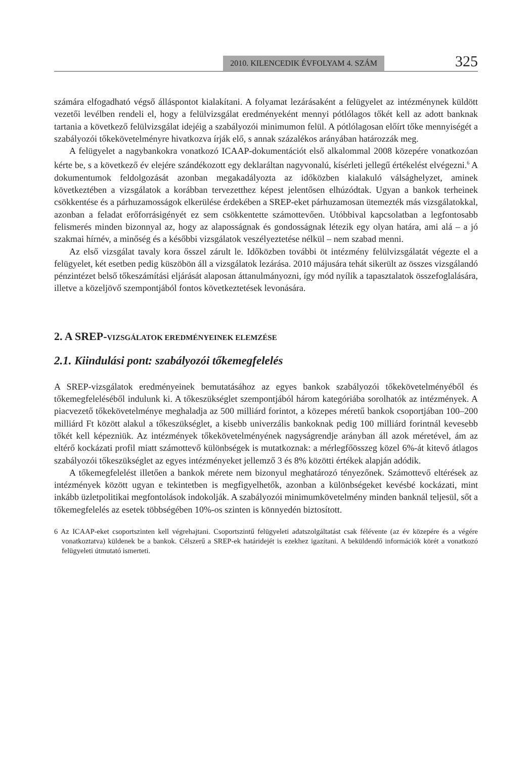2010. KILENCEDIK ÉVFOLYAM 4. SZÁM 325
számára elfogadható végső álláspontot kialakítani. A folyamat lezárásaként a felügyelet az intézménynek küldött vezetői levélben rendeli el, hogy a felülvizsgálat eredményeként mennyi pótlólagos tőkét kell az adott banknak tartania a következő felülvizsgálat idejéig a szabályozói minimumon felül. A pótlólagosan előírt tőke mennyiségét a szabályozói tőkekövetelményre hivatkozva írják elő, s annak százalékos arányában határozzák meg.
A felügyelet a nagybankokra vonatkozó ICAAP-dokumentációt első alkalommal 2008 közepére vonatkozóan kérte be, s a következő év elejére szándékozott egy deklaráltan nagyvonalú, kísérleti jellegű értékelést elvégezni.<sup>6</sup> A dokumentumok feldolgozását azonban megakadályozta az időközben kialakuló válsághelyzet, aminek következtében a vizsgálatok a korábban tervezetthez képest jelentősen elhúzódtak. Ugyan a bankok terheinek csökkentése és a párhuzamosságok elkerülése érdekében a SREP-eket párhuzamosan ütemezték más vizsgálatokkal, azonban a feladat erőforrásigényét ez sem csökkentette számottevően. Utóbbival kapcsolatban a legfontosabb felismerés minden bizonnyal az, hogy az alaposságnak és gondosságnak létezik egy olyan határa, ami alá – a jó szakmai hírnév, a minőség és a későbbi vizsgálatok veszélyeztetése nélkül – nem szabad menni.
Az első vizsgálat tavaly kora ősszel zárult le. Időközben további öt intézmény felülvizsgálatát végezte el a felügyelet, két esetben pedig küszöbön áll a vizsgálatok lezárása. 2010 májusára tehát sikerült az összes vizsgálandó pénzintézet belső tőkeszámítási eljárását alaposan áttanulmányozni, így mód nyílik a tapasztalatok összefoglalására, illetve a közeljövő szempontjából fontos következtetések levonására.
2. A SREP-VIZSGÁLATOK EREDMÉNYEINEK ELEMZÉSE
2.1. Kiindulási pont: szabályozói tőkemegfelelés
A SREP-vizsgálatok eredményeinek bemutatásához az egyes bankok szabályozói tőkekövetelményéből és tőkemegfeleléséből indulunk ki. A tőkeszükséglet szempontjából három kategóriába sorolhatók az intézmények. A piacvezető tőkekövetelménye meghaladja az 500 milliárd forintot, a közepes méretű bankok csoportjában 100–200 milliárd Ft között alakul a tőkeszükséglet, a kisebb univerzális bankoknak pedig 100 milliárd forintnál kevesebb tőkét kell képezniük. Az intézmények tőkekövetelményének nagyságrendje arányban áll azok méretével, ám az eltérő kockázati profil miatt számottevő különbségek is mutatkoznak: a mérlegfőösszeg közel 6%-át kitevő átlagos szabályozói tőkeszükséglet az egyes intézményeket jellemző 3 és 8% közötti értékek alapján adódik.
A tőkemegfelelést illetően a bankok mérete nem bizonyul meghatározó tényezőnek. Számottevő eltérések az intézmények között ugyan e tekintetben is megfigyelhetők, azonban a különbségeket kevésbé kockázati, mint inkább üzletpolitikai megfontolások indokolják. A szabályozói minimumkövetelmény minden banknál teljesül, sőt a tőkemegfelelés az esetek többségében 10%-os szinten is könnyedén biztosított.
6 Az ICAAP-eket csoportszinten kell végrehajtani. Csoportszintű felügyeleti adatszolgáltatást csak félévente (az év közepére és a végére vonatkoztatva) küldenek be a bankok. Célszerű a SREP-ek határidejét is ezekhez igazítani. A beküldendő információk körét a vonatkozó felügyeleti útmutató ismerteti.